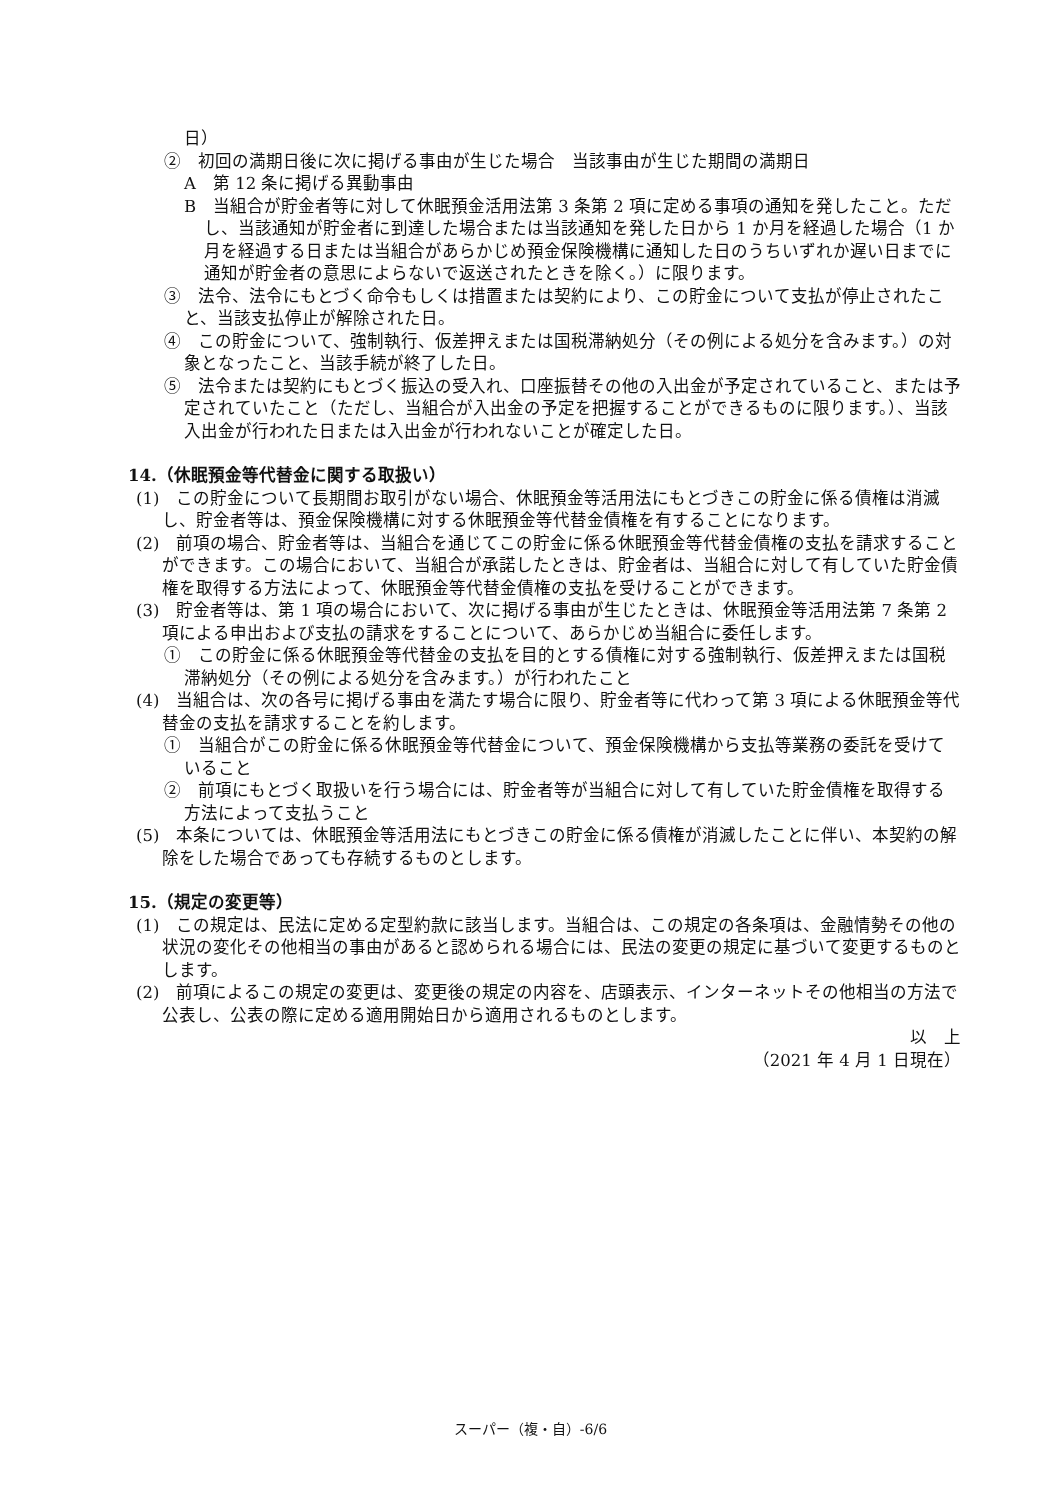日）
②　初回の満期日後に次に掲げる事由が生じた場合　当該事由が生じた期間の満期日
A　第 12 条に掲げる異動事由
B　当組合が貯金者等に対して休眠預金活用法第 3 条第 2 項に定める事項の通知を発したこと。ただし、当該通知が貯金者に到達した場合または当該通知を発した日から 1 か月を経過した場合（1 か月を経過する日または当組合があらかじめ預金保険機構に通知した日のうちいずれか遅い日までに通知が貯金者の意思によらないで返送されたときを除く。）に限ります。
③　法令、法令にもとづく命令もしくは措置または契約により、この貯金について支払が停止されたこと、当該支払停止が解除された日。
④　この貯金について、強制執行、仮差押えまたは国税滞納処分（その例による処分を含みます。）の対象となったこと、当該手続が終了した日。
⑤　法令または契約にもとづく振込の受入れ、口座振替その他の入出金が予定されていること、または予定されていたこと（ただし、当組合が入出金の予定を把握することができるものに限ります。）、当該入出金が行われた日または入出金が行われないことが確定した日。
14.（休眠預金等代替金に関する取扱い）
(1)　この貯金について長期間お取引がない場合、休眠預金等活用法にもとづきこの貯金に係る債権は消滅し、貯金者等は、預金保険機構に対する休眠預金等代替金債権を有することになります。
(2)　前項の場合、貯金者等は、当組合を通じてこの貯金に係る休眠預金等代替金債権の支払を請求することができます。この場合において、当組合が承諾したときは、貯金者は、当組合に対して有していた貯金債権を取得する方法によって、休眠預金等代替金債権の支払を受けることができます。
(3)　貯金者等は、第 1 項の場合において、次に掲げる事由が生じたときは、休眠預金等活用法第 7 条第 2 項による申出および支払の請求をすることについて、あらかじめ当組合に委任します。
①　この貯金に係る休眠預金等代替金の支払を目的とする債権に対する強制執行、仮差押えまたは国税滞納処分（その例による処分を含みます。）が行われたこと
(4)　当組合は、次の各号に掲げる事由を満たす場合に限り、貯金者等に代わって第 3 項による休眠預金等代替金の支払を請求することを約します。
①　当組合がこの貯金に係る休眠預金等代替金について、預金保険機構から支払等業務の委託を受けていること
②　前項にもとづく取扱いを行う場合には、貯金者等が当組合に対して有していた貯金債権を取得する方法によって支払うこと
(5)　本条については、休眠預金等活用法にもとづきこの貯金に係る債権が消滅したことに伴い、本契約の解除をした場合であっても存続するものとします。
15.（規定の変更等）
(1)　この規定は、民法に定める定型約款に該当します。当組合は、この規定の各条項は、金融情勢その他の状況の変化その他相当の事由があると認められる場合には、民法の変更の規定に基づいて変更するものとします。
(2)　前項によるこの規定の変更は、変更後の規定の内容を、店頭表示、インターネットその他相当の方法で公表し、公表の際に定める適用開始日から適用されるものとします。
以　上
（2021 年 4 月 1 日現在）
スーパー（複・自）-6/6